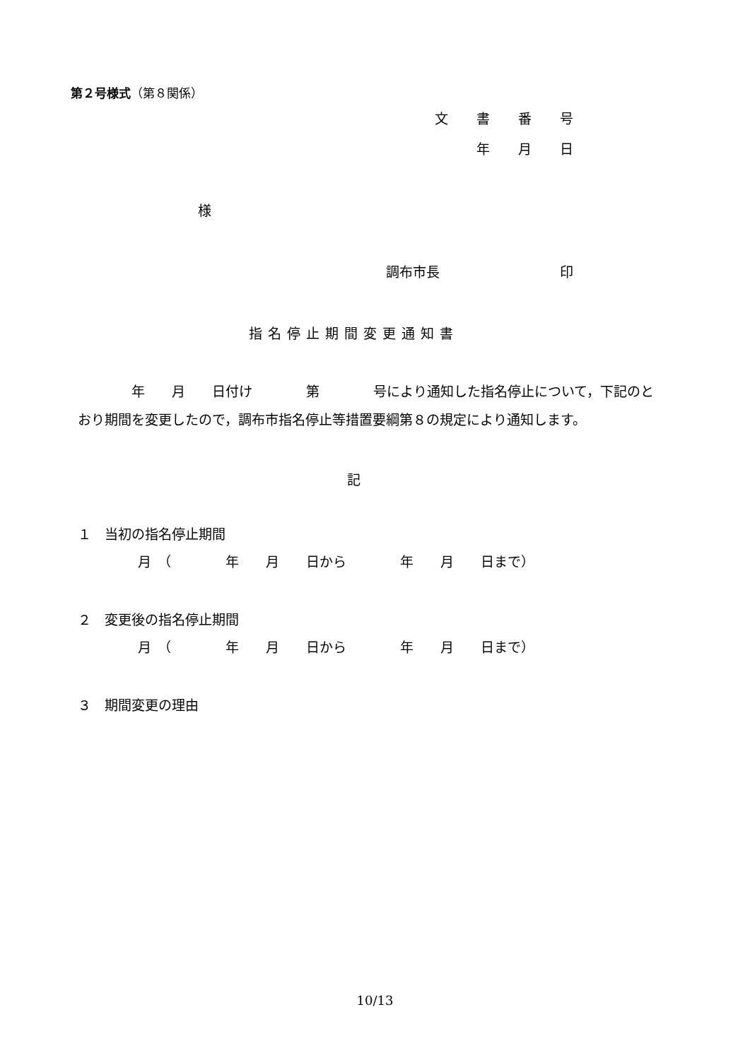第２号様式（第８関係）
文 書 番 号
年 月 日
様
調布市長 印
指名停止期間変更通知書
　　　　年　　月　　日付け　　　　第　　　　号により通知した指名停止について，下記のとおり期間を変更したので，調布市指名停止等措置要綱第８の規定により通知します。
記
１　当初の指名停止期間
月　（　　　　年　　月　　日から　　　　年　　月　　日まで）
２　変更後の指名停止期間
月　（　　　　年　　月　　日から　　　　年　　月　　日まで）
３　期間変更の理由
10/13